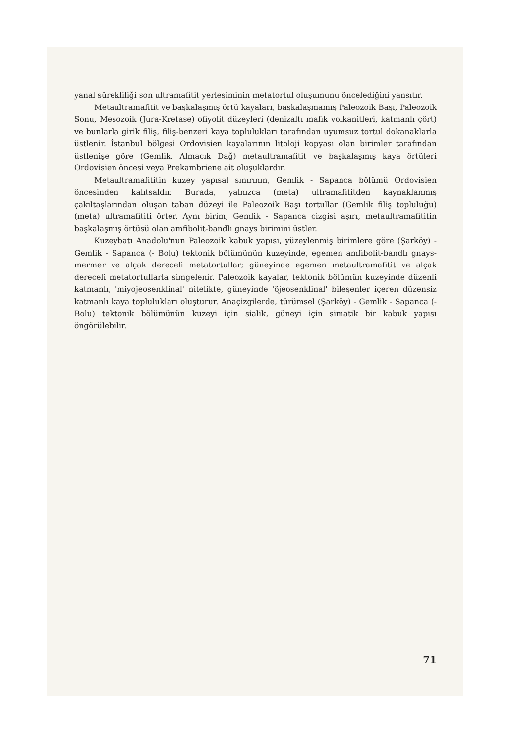yanal sürekliliği son ultramafitit yerleşiminin metatortul oluşumunu öncelediğini yansıtır.
Metaultramafitit ve başkalaşmış örtü kayaları, başkalaşmamış Paleozoik Başı, Paleozoik Sonu, Mesozoik (Jura-Kretase) ofiyolit düzeyleri (denizaltı mafik volkanitleri, katmanlı çört) ve bunlarla girik filiş, filiş-benzeri kaya toplulukları tarafından uyumsuz tortul dokanaklarla üstlenir. İstanbul bölgesi Ordovisien kayalarının litoloji kopyası olan birimler tarafından üstlenişe göre (Gemlik, Almacık Dağ) metaultramafitit ve başkalaşmış kaya örtüleri Ordovisien öncesi veya Prekambriene ait oluşuklardır.
Metaultramafititin kuzey yapısal sınırının, Gemlik - Sapanca bölümü Ordovisien öncesinden kalıtsaldır. Burada, yalnızca (meta) ultramafititden kaynaklanmış çakıltaşlarından oluşan taban düzeyi ile Paleozoik Başı tortullar (Gemlik filiş topluluğu) (meta) ultramafititi örter. Aynı birim, Gemlik - Sapanca çizgisi aşırı, metaultramafititin başkalaşmış örtüsü olan amfibolit-bandlı gnays birimini üstler.
Kuzeybatı Anadolu'nun Paleozoik kabuk yapısı, yüzeylenmiş birimlere göre (Şarköy) - Gemlik - Sapanca (- Bolu) tektonik bölümünün kuzeyinde, egemen amfibolit-bandlı gnays-mermer ve alçak dereceli metatortullar; güneyinde egemen metaultramafitit ve alçak dereceli metatortullarla simgelenir. Paleozoik kayalar, tektonik bölümün kuzeyinde düzenli katmanlı, 'miyojeosenklinal' nitelikte, güneyinde 'öjeosenklinal' bileşenler içeren düzensiz katmanlı kaya toplulukları oluşturur. Anaçizgilerde, türümsel (Şarköy) - Gemlik - Sapanca (- Bolu) tektonik bölümünün kuzeyi için sialik, güneyi için simatik bir kabuk yapısı öngörülebilir.
71